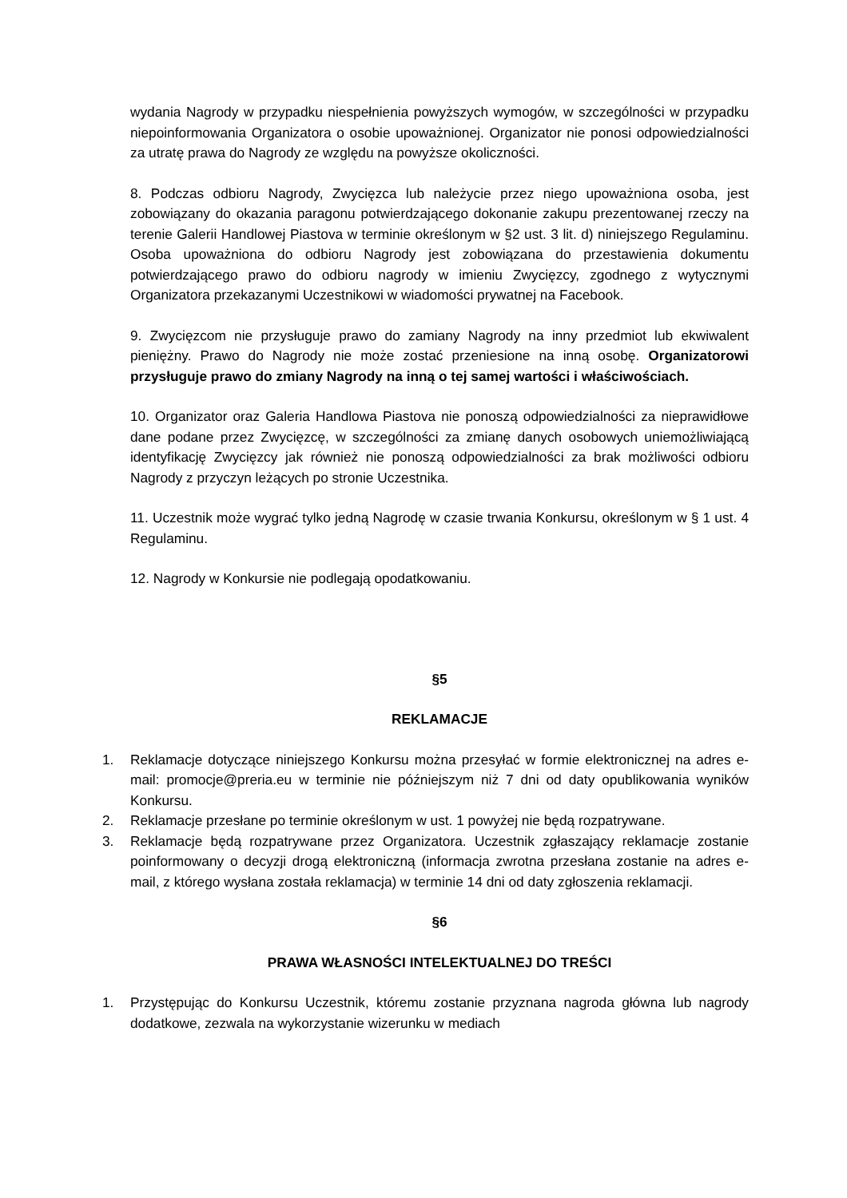wydania Nagrody w przypadku niespełnienia powyższych wymogów, w szczególności w przypadku niepoinformowania Organizatora o osobie upoważnionej. Organizator nie ponosi odpowiedzialności za utratę prawa do Nagrody ze względu na powyższe okoliczności.
8. Podczas odbioru Nagrody, Zwycięzca lub należycie przez niego upoważniona osoba, jest zobowiązany do okazania paragonu potwierdzającego dokonanie zakupu prezentowanej rzeczy na terenie Galerii Handlowej Piastova w terminie określonym w §2 ust. 3 lit. d) niniejszego Regulaminu. Osoba upoważniona do odbioru Nagrody jest zobowiązana do przestawienia dokumentu potwierdzającego prawo do odbioru nagrody w imieniu Zwycięzcy, zgodnego z wytycznymi Organizatora przekazanymi Uczestnikowi w wiadomości prywatnej na Facebook.
9. Zwycięzcom nie przysługuje prawo do zamiany Nagrody na inny przedmiot lub ekwiwalent pieniężny. Prawo do Nagrody nie może zostać przeniesione na inną osobę. Organizatorowi przysługuje prawo do zmiany Nagrody na inną o tej samej wartości i właściwościach.
10. Organizator oraz Galeria Handlowa Piastova nie ponoszą odpowiedzialności za nieprawidłowe dane podane przez Zwycięzcę, w szczególności za zmianę danych osobowych uniemożliwiającą identyfikację Zwycięzcy jak również nie ponoszą odpowiedzialności za brak możliwości odbioru Nagrody z przyczyn leżących po stronie Uczestnika.
11. Uczestnik może wygrać tylko jedną Nagrodę w czasie trwania Konkursu, określonym w § 1 ust. 4 Regulaminu.
12. Nagrody w Konkursie nie podlegają opodatkowaniu.
§5
REKLAMACJE
1. Reklamacje dotyczące niniejszego Konkursu można przesyłać w formie elektronicznej na adres e-mail: promocje@preria.eu w terminie nie późniejszym niż 7 dni od daty opublikowania wyników Konkursu.
2. Reklamacje przesłane po terminie określonym w ust. 1 powyżej nie będą rozpatrywane.
3. Reklamacje będą rozpatrywane przez Organizatora. Uczestnik zgłaszający reklamacje zostanie poinformowany o decyzji drogą elektroniczną (informacja zwrotna przesłana zostanie na adres e-mail, z którego wysłana została reklamacja) w terminie 14 dni od daty zgłoszenia reklamacji.
§6
PRAWA WŁASNOŚCI INTELEKTUALNEJ DO TREŚCI
1. Przystępując do Konkursu Uczestnik, któremu zostanie przyznana nagroda główna lub nagrody dodatkowe, zezwala na wykorzystanie wizerunku w mediach